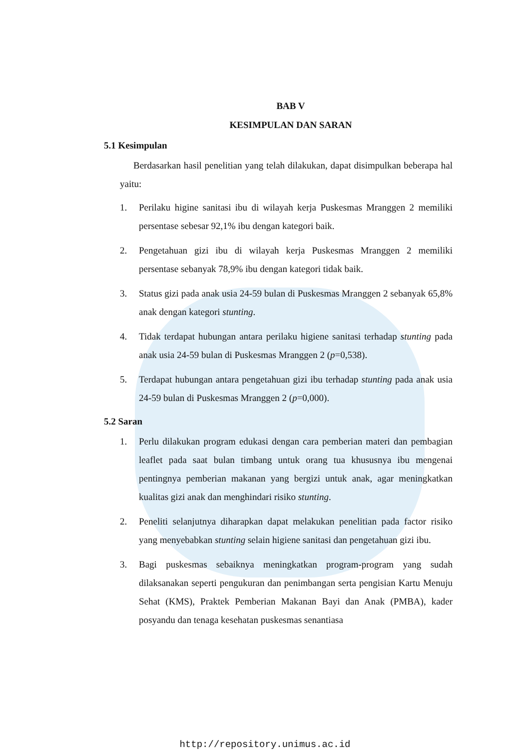BAB V
KESIMPULAN DAN SARAN
5.1 Kesimpulan
Berdasarkan hasil penelitian yang telah dilakukan, dapat disimpulkan beberapa hal yaitu:
1. Perilaku higine sanitasi ibu di wilayah kerja Puskesmas Mranggen 2 memiliki persentase sebesar 92,1% ibu dengan kategori baik.
2. Pengetahuan gizi ibu di wilayah kerja Puskesmas Mranggen 2 memiliki persentase sebanyak 78,9% ibu dengan kategori tidak baik.
3. Status gizi pada anak usia 24-59 bulan di Puskesmas Mranggen 2 sebanyak 65,8% anak dengan kategori stunting.
4. Tidak terdapat hubungan antara perilaku higiene sanitasi terhadap stunting pada anak usia 24-59 bulan di Puskesmas Mranggen 2 (p=0,538).
5. Terdapat hubungan antara pengetahuan gizi ibu terhadap stunting pada anak usia 24-59 bulan di Puskesmas Mranggen 2 (p=0,000).
5.2 Saran
1. Perlu dilakukan program edukasi dengan cara pemberian materi dan pembagian leaflet pada saat bulan timbang untuk orang tua khususnya ibu mengenai pentingnya pemberian makanan yang bergizi untuk anak, agar meningkatkan kualitas gizi anak dan menghindari risiko stunting.
2. Peneliti selanjutnya diharapkan dapat melakukan penelitian pada factor risiko yang menyebabkan stunting selain higiene sanitasi dan pengetahuan gizi ibu.
3. Bagi puskesmas sebaiknya meningkatkan program-program yang sudah dilaksanakan seperti pengukuran dan penimbangan serta pengisian Kartu Menuju Sehat (KMS), Praktek Pemberian Makanan Bayi dan Anak (PMBA), kader posyandu dan tenaga kesehatan puskesmas senantiasa
http://repository.unimus.ac.id